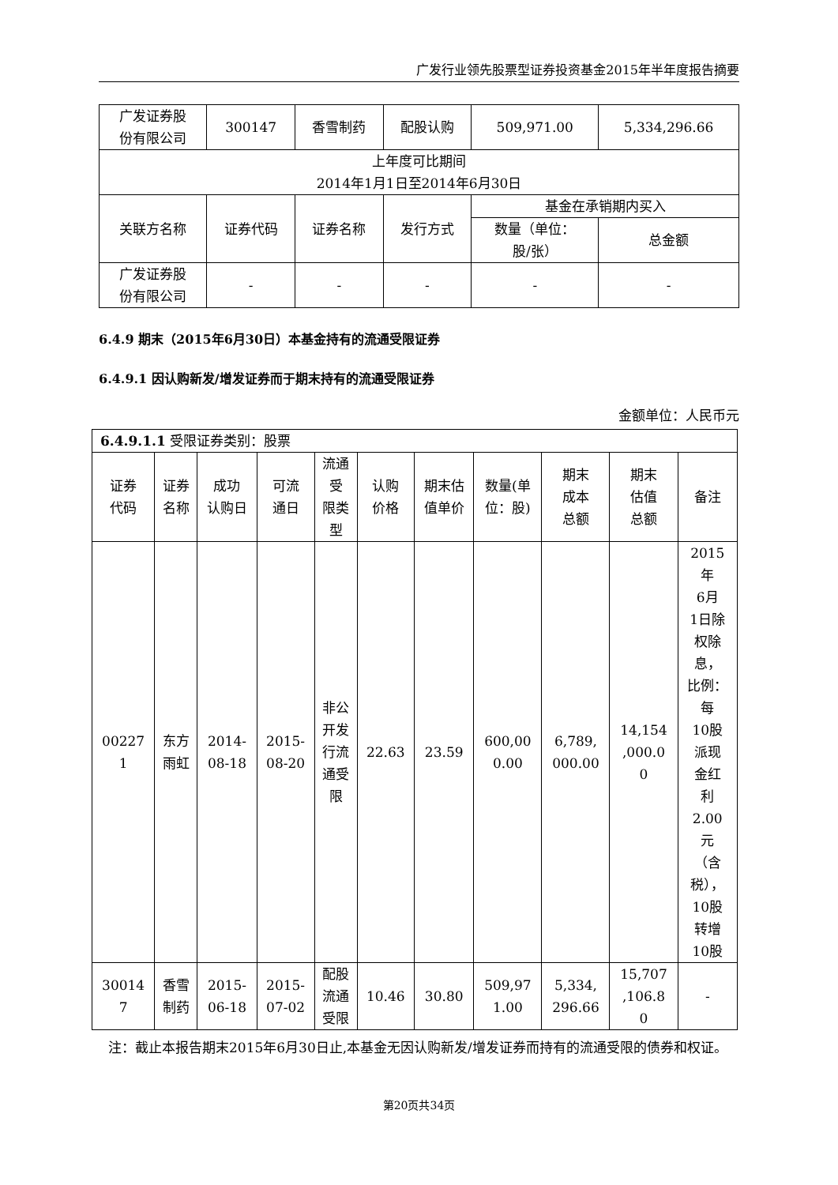广发行业领先股票型证券投资基金2015年半年度报告摘要
| 广发证券股 份有限公司 | 300147 | 香雪制药 | 配股认购 | 509,971.00 | 5,334,296.66 |
| 上年度可比期间 2014年1月1日至2014年6月30日 | | | | | |
| 关联方名称 | 证券代码 | 证券名称 | 发行方式 | 基金在承销期内买入 | |
| | | | | 数量（单位： 股/张） | 总金额 |
| 广发证券股 份有限公司 | - | - | - | - | - |
6.4.9 期末（2015年6月30日）本基金持有的流通受限证券
6.4.9.1 因认购新发/增发证券而于期末持有的流通受限证券
金额单位：人民币元
| 6.4.9.1.1 受限证券类别：股票 | | | | | | | | | | |
| 证券 代码 | 证券 名称 | 成功 认购日 | 可流 通日 | 流通 受 限类 型 | 认购 价格 | 期末估 值单价 | 数量(单 位：股) | 期末 成本 总额 | 期末 估值 总额 | 备注 |
| 00227 1 | 东方 雨虹 | 2014- 08-18 | 2015- 08-20 | 非公 开发 行流 通受 限 | 22.63 | 23.59 | 600,00 0.00 | 6,789, 000.00 | 14,154 ,000.0 0 | 2015 年 6月 1日除 权除 息， 比例： 每 10股 派现 金红 利 2.00 元 （含 税）， 10股 转增 10股 |
| 30014 7 | 香雪 制药 | 2015- 06-18 | 2015- 07-02 | 配股 流通 受限 | 10.46 | 30.80 | 509,97 1.00 | 5,334, 296.66 | 15,707 ,106.8 0 | - |
注：截止本报告期末2015年6月30日止,本基金无因认购新发/增发证券而持有的流通受限的债券和权证。
第20页共34页